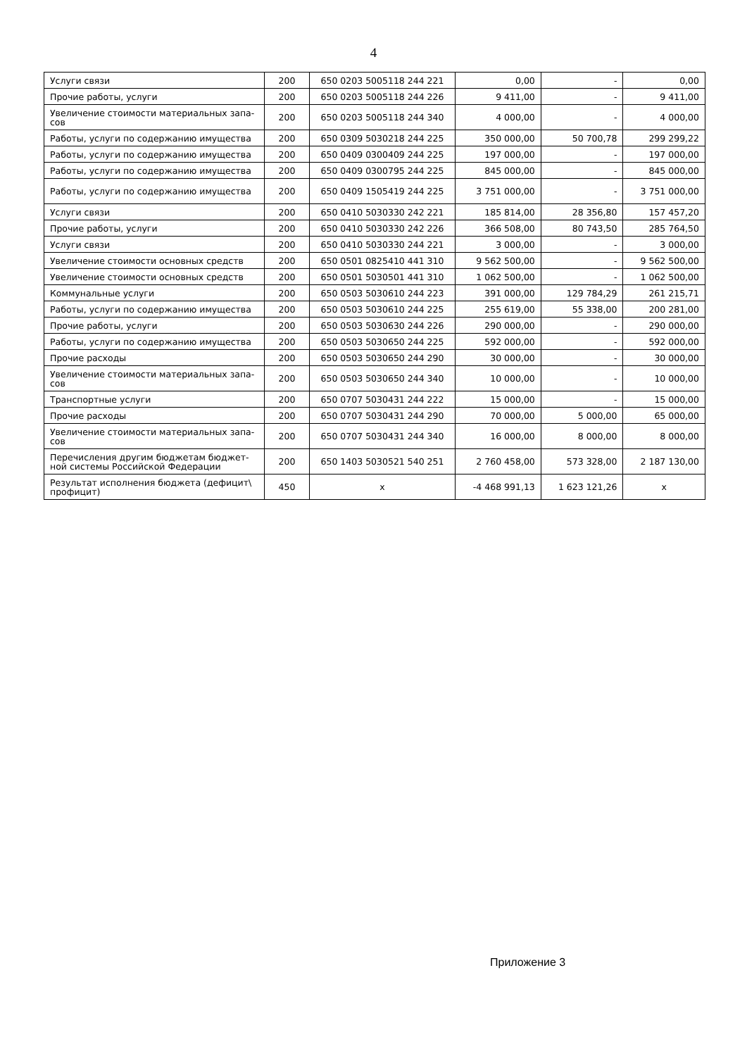4
| Услуги связи | 200 | 650 0203 5005118 244 221 | 0,00 | - | 0,00 |
| Прочие работы, услуги | 200 | 650 0203 5005118 244 226 | 9 411,00 | - | 9 411,00 |
| Увеличение стоимости материальных запа-сов | 200 | 650 0203 5005118 244 340 | 4 000,00 | - | 4 000,00 |
| Работы, услуги по содержанию имущества | 200 | 650 0309 5030218 244 225 | 350 000,00 | 50 700,78 | 299 299,22 |
| Работы, услуги по содержанию имущества | 200 | 650 0409 0300409 244 225 | 197 000,00 | - | 197 000,00 |
| Работы, услуги по содержанию имущества | 200 | 650 0409 0300795 244 225 | 845 000,00 | - | 845 000,00 |
| Работы, услуги по содержанию имущества | 200 | 650 0409 1505419 244 225 | 3 751 000,00 | - | 3 751 000,00 |
| Услуги связи | 200 | 650 0410 5030330 242 221 | 185 814,00 | 28 356,80 | 157 457,20 |
| Прочие работы, услуги | 200 | 650 0410 5030330 242 226 | 366 508,00 | 80 743,50 | 285 764,50 |
| Услуги связи | 200 | 650 0410 5030330 244 221 | 3 000,00 | - | 3 000,00 |
| Увеличение стоимости основных средств | 200 | 650 0501 0825410 441 310 | 9 562 500,00 | - | 9 562 500,00 |
| Увеличение стоимости основных средств | 200 | 650 0501 5030501 441 310 | 1 062 500,00 | - | 1 062 500,00 |
| Коммунальные услуги | 200 | 650 0503 5030610 244 223 | 391 000,00 | 129 784,29 | 261 215,71 |
| Работы, услуги по содержанию имущества | 200 | 650 0503 5030610 244 225 | 255 619,00 | 55 338,00 | 200 281,00 |
| Прочие работы, услуги | 200 | 650 0503 5030630 244 226 | 290 000,00 | - | 290 000,00 |
| Работы, услуги по содержанию имущества | 200 | 650 0503 5030650 244 225 | 592 000,00 | - | 592 000,00 |
| Прочие расходы | 200 | 650 0503 5030650 244 290 | 30 000,00 | - | 30 000,00 |
| Увеличение стоимости материальных запа-сов | 200 | 650 0503 5030650 244 340 | 10 000,00 | - | 10 000,00 |
| Транспортные услуги | 200 | 650 0707 5030431 244 222 | 15 000,00 | - | 15 000,00 |
| Прочие расходы | 200 | 650 0707 5030431 244 290 | 70 000,00 | 5 000,00 | 65 000,00 |
| Увеличение стоимости материальных запа-сов | 200 | 650 0707 5030431 244 340 | 16 000,00 | 8 000,00 | 8 000,00 |
| Перечисления другим бюджетам бюджет-ной системы Российской Федерации | 200 | 650 1403 5030521 540 251 | 2 760 458,00 | 573 328,00 | 2 187 130,00 |
| Результат исполнения бюджета (дефицит\ профицит) | 450 | x | -4 468 991,13 | 1 623 121,26 | x |
Приложение 3